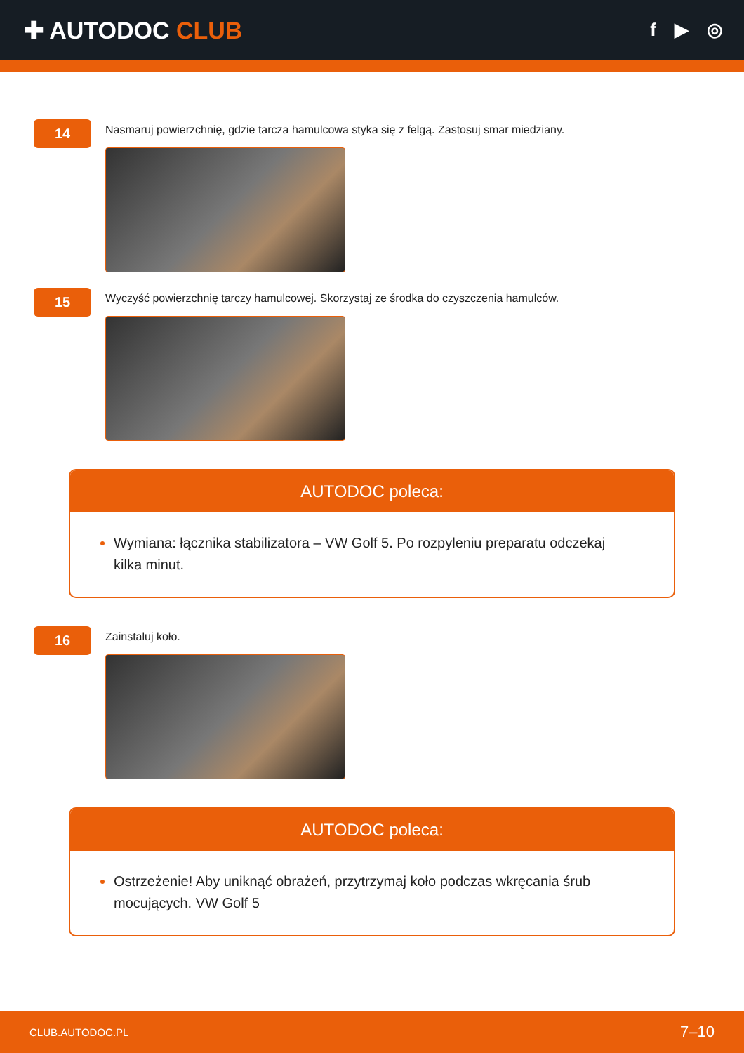✚ AUTODOC CLUB
f ▶ ◎
14
Nasmaruj powierzchnię, gdzie tarcza hamulcowa styka się z felgą. Zastosuj smar miedziany.
15
Wyczyść powierzchnię tarczy hamulcowej. Skorzystaj ze środka do czyszczenia hamulców.
AUTODOC poleca:
Wymiana: łącznika stabilizatora – VW Golf 5. Po rozpyleniu preparatu odczekaj kilka minut.
16
Zainstaluj koło.
AUTODOC poleca:
Ostrzeżenie! Aby uniknąć obrażeń, przytrzymaj koło podczas wkręcania śrub mocujących. VW Golf 5
CLUB.AUTODOC.PL 7–10